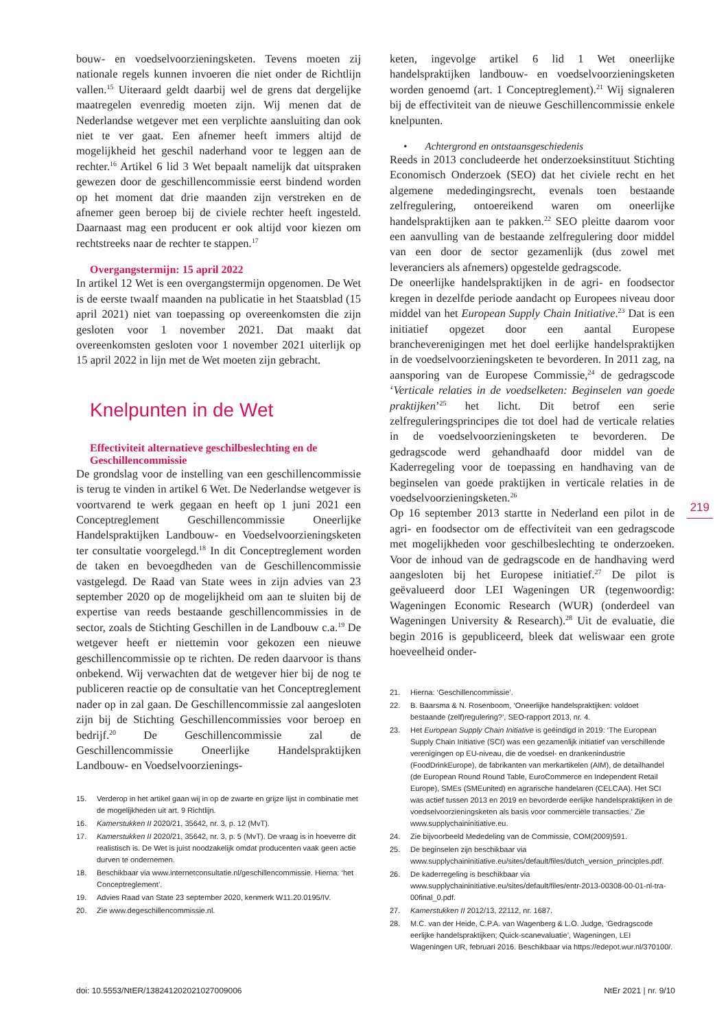bouw- en voedselvoorzieningsketen. Tevens moeten zij nationale regels kunnen invoeren die niet onder de Richtlijn vallen.<sup>15</sup> Uiteraard geldt daarbij wel de grens dat dergelijke maatregelen evenredig moeten zijn. Wij menen dat de Nederlandse wetgever met een verplichte aansluiting dan ook niet te ver gaat. Een afnemer heeft immers altijd de mogelijkheid het geschil naderhand voor te leggen aan de rechter.<sup>16</sup> Artikel 6 lid 3 Wet bepaalt namelijk dat uitspraken gewezen door de geschillencommissie eerst bindend worden op het moment dat drie maanden zijn verstreken en de afnemer geen beroep bij de civiele rechter heeft ingesteld. Daarnaast mag een producent er ook altijd voor kiezen om rechtstreeks naar de rechter te stappen.<sup>17</sup>
Overgangstermijn: 15 april 2022
In artikel 12 Wet is een overgangstermijn opgenomen. De Wet is de eerste twaalf maanden na publicatie in het Staatsblad (15 april 2021) niet van toepassing op overeenkomsten die zijn gesloten voor 1 november 2021. Dat maakt dat overeenkomsten gesloten voor 1 november 2021 uiterlijk op 15 april 2022 in lijn met de Wet moeten zijn gebracht.
Knelpunten in de Wet
Effectiviteit alternatieve geschilbeslechting en de Geschillencommissie
De grondslag voor de instelling van een geschillencommissie is terug te vinden in artikel 6 Wet. De Nederlandse wetgever is voortvarend te werk gegaan en heeft op 1 juni 2021 een Conceptreglement Geschillencommissie Oneerlijke Handelspraktijken Landbouw- en Voedselvoorzieningsketen ter consultatie voorgelegd.<sup>18</sup> In dit Conceptreglement worden de taken en bevoegdheden van de Geschillencommissie vastgelegd. De Raad van State wees in zijn advies van 23 september 2020 op de mogelijkheid om aan te sluiten bij de expertise van reeds bestaande geschillencommissies in de sector, zoals de Stichting Geschillen in de Landbouw c.a.<sup>19</sup> De wetgever heeft er niettemin voor gekozen een nieuwe geschillencommissie op te richten. De reden daarvoor is thans onbekend. Wij verwachten dat de wetgever hier bij de nog te publiceren reactie op de consultatie van het Conceptreglement nader op in zal gaan. De Geschillencommissie zal aangesloten zijn bij de Stichting Geschillencommissies voor beroep en bedrijf.<sup>20</sup> De Geschillencommissie zal de Geschillencommissie Oneerlijke Handelspraktijken Landbouw- en Voedselvoorzienings-
15. Verderop in het artikel gaan wij in op de zwarte en grijze lijst in combinatie met de mogelijkheden uit art. 9 Richtlijn.
16. Kamerstukken II 2020/21, 35642, nr. 3, p. 12 (MvT).
17. Kamerstukken II 2020/21, 35642, nr. 3, p. 5 (MvT). De vraag is in hoeverre dit realistisch is. De Wet is juist noodzakelijk omdat producenten vaak geen actie durven te ondernemen.
18. Beschikbaar via www.internetconsultatie.nl/geschillencommissie. Hierna: ‘het Conceptreglement’.
19. Advies Raad van State 23 september 2020, kenmerk W11.20.0195/IV.
20. Zie www.degeschillencommissie.nl.
keten, ingevolge artikel 6 lid 1 Wet oneerlijke handelspraktijken landbouw- en voedselvoorzieningsketen worden genoemd (art. 1 Conceptreglement).<sup>21</sup> Wij signaleren bij de effectiviteit van de nieuwe Geschillencommissie enkele knelpunten.
• Achtergrond en ontstaansgeschiedenis
Reeds in 2013 concludeerde het onderzoeksinstituut Stichting Economisch Onderzoek (SEO) dat het civiele recht en het algemene mededingingsrecht, evenals toen bestaande zelfregulering, ontoereikend waren om oneerlijke handelspraktijken aan te pakken.<sup>22</sup> SEO pleitte daarom voor een aanvulling van de bestaande zelfregulering door middel van een door de sector gezamenlijk (dus zowel met leveranciers als afnemers) opgestelde gedragscode.
De oneerlijke handelspraktijken in de agri- en foodsector kregen in dezelfde periode aandacht op Europees niveau door middel van het European Supply Chain Initiative.<sup>23</sup> Dat is een initiatief opgezet door een aantal Europese brancheverenigingen met het doel eerlijke handelspraktijken in de voedselvoorzieningsketen te bevorderen. In 2011 zag, na aansporing van de Europese Commissie,<sup>24</sup> de gedragscode ‘Verticale relaties in de voedselketen: Beginselen van goede praktijken’<sup>25</sup> het licht. Dit betrof een serie zelfreguleringsprincipes die tot doel had de verticale relaties in de voedselvoorzieningsketen te bevorderen. De gedragscode werd gehandhaafd door middel van de Kaderregeling voor de toepassing en handhaving van de beginselen van goede praktijken in verticale relaties in de voedselvoorzieningsketen.<sup>26</sup>
Op 16 september 2013 startte in Nederland een pilot in de agri- en foodsector om de effectiviteit van een gedragscode met mogelijkheden voor geschilbeslechting te onderzoeken. Voor de inhoud van de gedragscode en de handhaving werd aangesloten bij het Europese initiatief.<sup>27</sup> De pilot is geëvalueerd door LEI Wageningen UR (tegenwoordig: Wageningen Economic Research (WUR) (onderdeel van Wageningen University & Research).<sup>28</sup> Uit de evaluatie, die begin 2016 is gepubliceerd, bleek dat weliswaar een grote hoeveelheid onder-
21. Hierna: ‘Geschillencommissie’.
22. B. Baarsma & N. Rosenboom, ‘Oneerlijke handelspraktijken: voldoet bestaande (zelf)regulering?’, SEO-rapport 2013, nr. 4.
23. Het European Supply Chain Initiative is geëindigd in 2019: ‘The European Supply Chain Initiative (SCI) was een gezamenlijk initiatief van verschillende verenigingen op EU-niveau, die de voedsel- en drankenindustrie (FoodDrinkEurope), de fabrikanten van merkartikelen (AIM), de detailhandel (de European Round Round Table, EuroCommerce en Independent Retail Europe), SMEs (SMEunited) en agrarische handelaren (CELCAA). Het SCI was actief tussen 2013 en 2019 en bevorderde eerlijke handelspraktijken in de voedselvoorzieningsketen als basis voor commerciële transacties.’ Zie www.supplychaininitiative.eu.
24. Zie bijvoorbeeld Mededeling van de Commissie, COM(2009)591.
25. De beginselen zijn beschikbaar via www.supplychaininitiative.eu/sites/default/files/dutch_version_principles.pdf.
26. De kaderregeling is beschikbaar via www.supplychaininitiative.eu/sites/default/files/entr-2013-00308-00-01-nl-tra-00final_0.pdf.
27. Kamerstukken II 2012/13, 22112, nr. 1687.
28. M.C. van der Heide, C.P.A. van Wagenberg & L.O. Judge, ‘Gedragscode eerlijke handelspraktijken; Quick-scanevaluatie’, Wageningen, LEI Wageningen UR, februari 2016. Beschikbaar via https://edepot.wur.nl/370100/.
219
doi: 10.5553/NtER/138241202021027009006 NtEr 2021 | nr. 9/10